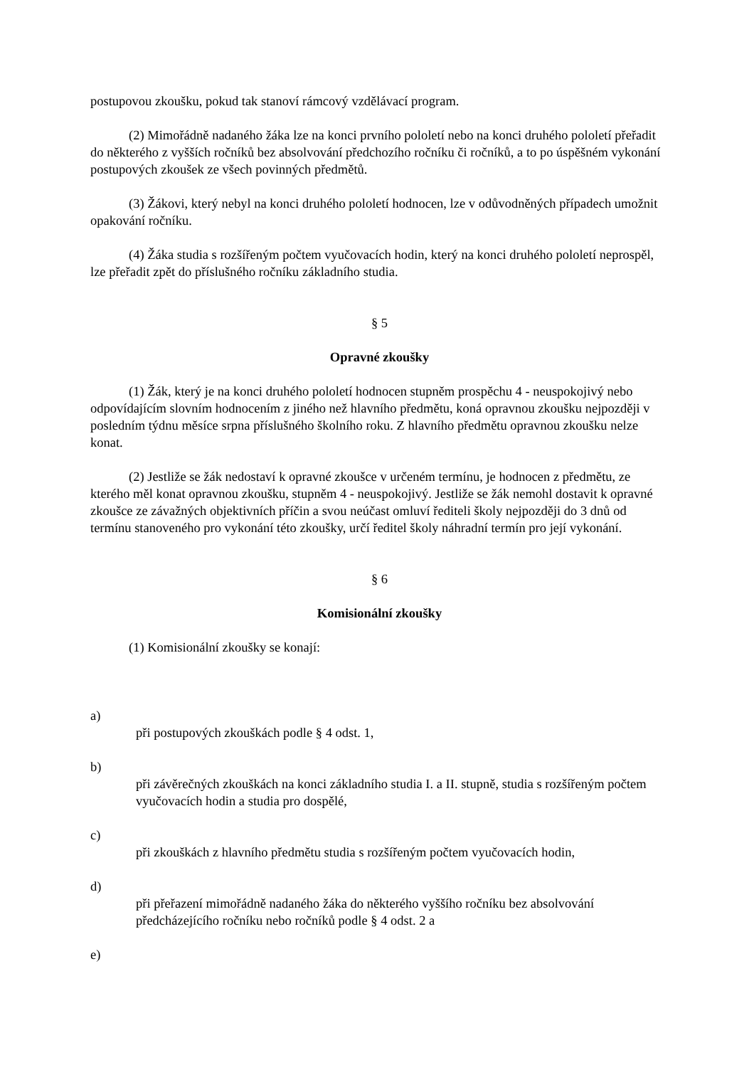postupovou zkoušku, pokud tak stanoví rámcový vzdělávací program.
(2) Mimořádně nadaného žáka lze na konci prvního pololetí nebo na konci druhého pololetí přeřadit do některého z vyšších ročníků bez absolvování předchozího ročníku či ročníků, a to po úspěšném vykonání postupových zkoušek ze všech povinných předmětů.
(3) Žákovi, který nebyl na konci druhého pololetí hodnocen, lze v odůvodněných případech umožnit opakování ročníku.
(4) Žáka studia s rozšířeným počtem vyučovacích hodin, který na konci druhého pololetí neprospěl, lze přeřadit zpět do příslušného ročníku základního studia.
§ 5
Opravné zkoušky
(1) Žák, který je na konci druhého pololetí hodnocen stupněm prospěchu 4 - neuspokojivý nebo odpovídajícím slovním hodnocením z jiného než hlavního předmětu, koná opravnou zkoušku nejpozději v posledním týdnu měsíce srpna příslušného školního roku. Z hlavního předmětu opravnou zkoušku nelze konat.
(2) Jestliže se žák nedostaví k opravné zkoušce v určeném termínu, je hodnocen z předmětu, ze kterého měl konat opravnou zkoušku, stupněm 4 - neuspokojivý. Jestliže se žák nemohl dostavit k opravné zkoušce ze závažných objektivních příčin a svou neúčast omluví řediteli školy nejpozději do 3 dnů od termínu stanoveného pro vykonání této zkoušky, určí ředitel školy náhradní termín pro její vykonání.
§ 6
Komisionální zkoušky
(1) Komisionální zkoušky se konají:
a)
při postupových zkouškách podle § 4 odst. 1,
b)
při závěrečných zkouškách na konci základního studia I. a II. stupně, studia s rozšířeným počtem vyučovacích hodin a studia pro dospělé,
c)
při zkouškách z hlavního předmětu studia s rozšířeným počtem vyučovacích hodin,
d)
při přeřazení mimořádně nadaného žáka do některého vyššího ročníku bez absolvování předcházejícího ročníku nebo ročníků podle § 4 odst. 2 a
e)